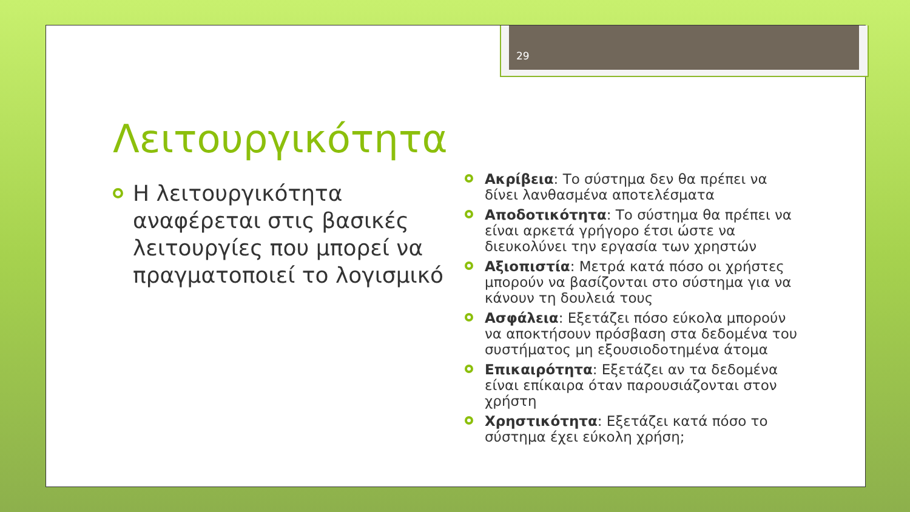29
Λειτουργικότητα
Η λειτουργικότητα αναφέρεται στις βασικές λειτουργίες που μπορεί να πραγματοποιεί το λογισμικό
Ακρίβεια: Το σύστημα δεν θα πρέπει να δίνει λανθασμένα αποτελέσματα
Αποδοτικότητα: Το σύστημα θα πρέπει να είναι αρκετά γρήγορο έτσι ώστε να διευκολύνει την εργασία των χρηστών
Αξιοπιστία: Μετρά κατά πόσο οι χρήστες μπορούν να βασίζονται στο σύστημα για να κάνουν τη δουλειά τους
Ασφάλεια: Εξετάζει πόσο εύκολα μπορούν να αποκτήσουν πρόσβαση στα δεδομένα του συστήματος μη εξουσιοδοτημένα άτομα
Επικαιρότητα: Εξετάζει αν τα δεδομένα είναι επίκαιρα όταν παρουσιάζονται στον χρήστη
Χρηστικότητα: Εξετάζει κατά πόσο το σύστημα έχει εύκολη χρήση;